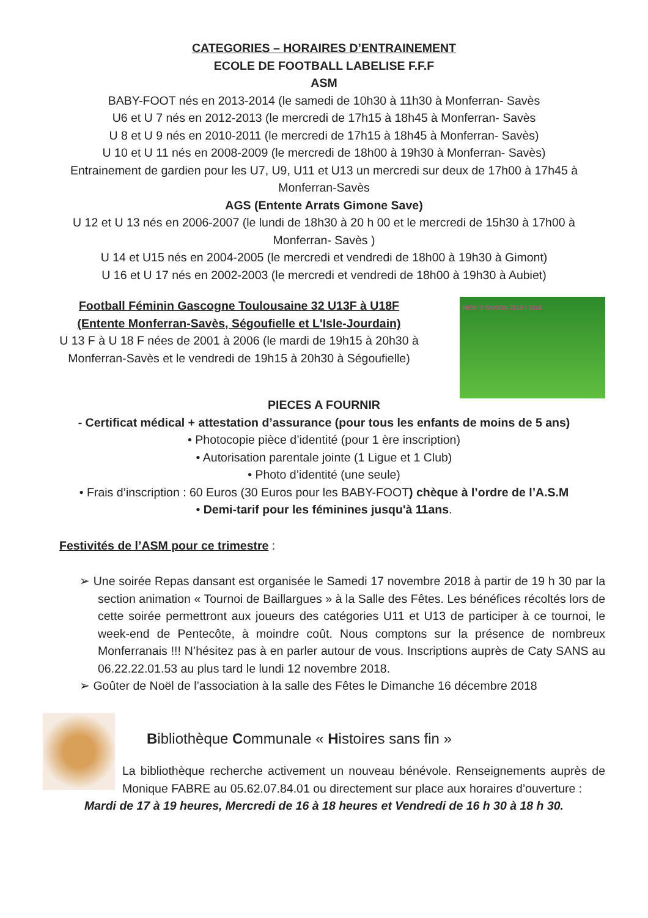CATEGORIES – HORAIRES D’ENTRAINEMENT
ECOLE DE FOOTBALL LABELISE F.F.F
ASM
BABY-FOOT nés en 2013-2014 (le samedi de 10h30 à 11h30 à Monferran- Savès
U6 et U 7 nés en 2012-2013 (le mercredi de 17h15 à 18h45 à Monferran- Savès
U 8 et U 9 nés en 2010-2011 (le mercredi de 17h15 à 18h45 à Monferran- Savès)
U 10 et U 11 nés en 2008-2009 (le mercredi de 18h00 à 19h30 à Monferran- Savès)
Entrainement de gardien pour les U7, U9, U11 et U13 un mercredi sur deux de 17h00 à 17h45 à Monferran-Savès
AGS (Entente Arrats Gimone Save)
U 12 et U 13 nés en 2006-2007 (le lundi de 18h30 à 20 h 00 et le mercredi de 15h30 à 17h00 à Monferran- Savès )
U 14 et U15 nés en 2004-2005 (le mercredi et vendredi de 18h00 à 19h30 à Gimont)
U 16 et U 17 nés en 2002-2003 (le mercredi et vendredi de 18h00 à 19h30 à Aubiet)
Football Féminin Gascogne Toulousaine 32 U13F à U18F
(Entente Monferran-Savès, Ségoufielle et L'Isle-Jourdain)
U 13 F à U 18 F nées de 2001 à 2006 (le mardi de 19h15 à 20h30 à Monferran-Savès et le vendredi de 19h15 à 20h30 à Ségoufielle)
NEW !!! SAISON 2018 / 2019
PIECES A FOURNIR
- Certificat médical + attestation d’assurance (pour tous les enfants de moins de 5 ans)
• Photocopie pièce d’identité (pour 1 ère inscription)
• Autorisation parentale jointe (1 Ligue et 1 Club)
• Photo d’identité (une seule)
• Frais d’inscription : 60 Euros (30 Euros pour les BABY-FOOT) chèque à l’ordre de l’A.S.M
• Demi-tarif pour les féminines jusqu'à 11ans.
Festivités de l’ASM pour ce trimestre :
➢ Une soirée Repas dansant est organisée le Samedi 17 novembre 2018 à partir de 19 h 30 par la section animation « Tournoi de Baillargues » à la Salle des Fêtes. Les bénéfices récoltés lors de cette soirée permettront aux joueurs des catégories U11 et U13 de participer à ce tournoi, le week-end de Pentecôte, à moindre coût. Nous comptons sur la présence de nombreux Monferranais !!! N’hésitez pas à en parler autour de vous. Inscriptions auprès de Caty SANS au 06.22.22.01.53 au plus tard le lundi 12 novembre 2018.
➢ Goûter de Noël de l’association à la salle des Fêtes le Dimanche 16 décembre 2018
Bibliothèque Communale « Histoires sans fin »
La bibliothèque recherche activement un nouveau bénévole. Renseignements auprès de Monique FABRE au 05.62.07.84.01 ou directement sur place aux horaires d’ouverture :
Mardi de 17 à 19 heures, Mercredi de 16 à 18 heures et Vendredi de 16 h 30 à 18 h 30.